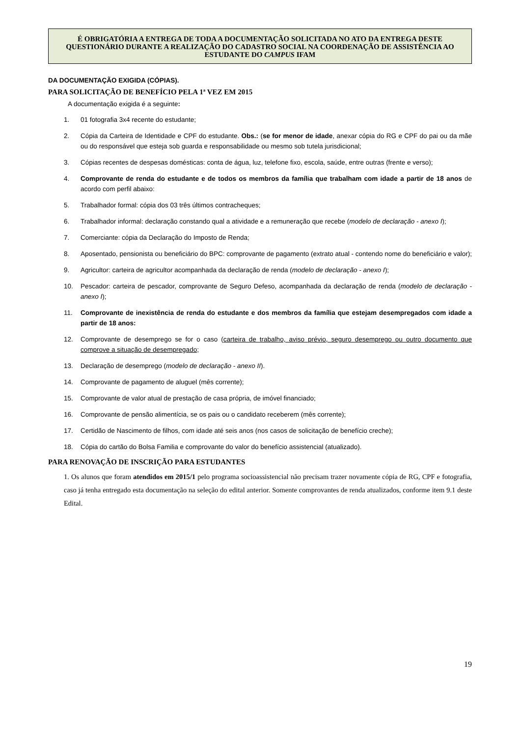É OBRIGATÓRIA A ENTREGA DE TODA A DOCUMENTAÇÃO SOLICITADA NO ATO DA ENTREGA DESTE QUESTIONÁRIO DURANTE A REALIZAÇÃO DO CADASTRO SOCIAL NA COORDENAÇÃO DE ASSISTÊNCIA AO ESTUDANTE DO CAMPUS IFAM
DA DOCUMENTAÇÃO EXIGIDA (CÓPIAS).
PARA SOLICITAÇÃO DE BENEFÍCIO PELA 1ª VEZ EM 2015
A documentação exigida é a seguinte:
1. 01 fotografia 3x4 recente do estudante;
2. Cópia da Carteira de Identidade e CPF do estudante. Obs.: (se for menor de idade, anexar cópia do RG e CPF do pai ou da mãe ou do responsável que esteja sob guarda e responsabilidade ou mesmo sob tutela jurisdicional;
3. Cópias recentes de despesas domésticas: conta de água, luz, telefone fixo, escola, saúde, entre outras (frente e verso);
4. Comprovante de renda do estudante e de todos os membros da família que trabalham com idade a partir de 18 anos de acordo com perfil abaixo:
5. Trabalhador formal: cópia dos 03 três últimos contracheques;
6. Trabalhador informal: declaração constando qual a atividade e a remuneração que recebe (modelo de declaração - anexo I);
7. Comerciante: cópia da Declaração do Imposto de Renda;
8. Aposentado, pensionista ou beneficiário do BPC: comprovante de pagamento (extrato atual - contendo nome do beneficiário e valor);
9. Agricultor: carteira de agricultor acompanhada da declaração de renda (modelo de declaração - anexo I);
10. Pescador: carteira de pescador, comprovante de Seguro Defeso, acompanhada da declaração de renda (modelo de declaração - anexo I);
11. Comprovante de inexistência de renda do estudante e dos membros da família que estejam desempregados com idade a partir de 18 anos:
12. Comprovante de desemprego se for o caso (carteira de trabalho, aviso prévio, seguro desemprego ou outro documento que comprove a situação de desempregado;
13. Declaração de desemprego (modelo de declaração - anexo II).
14. Comprovante de pagamento de aluguel (mês corrente);
15. Comprovante de valor atual de prestação de casa própria, de imóvel financiado;
16. Comprovante de pensão alimentícia, se os pais ou o candidato receberem (mês corrente);
17. Certidão de Nascimento de filhos, com idade até seis anos (nos casos de solicitação de benefício creche);
18. Cópia do cartão do Bolsa Familia e comprovante do valor do benefício assistencial (atualizado).
PARA RENOVAÇÃO DE INSCRIÇÃO PARA ESTUDANTES
1. Os alunos que foram atendidos em 2015/1 pelo programa socioassistencial não precisam trazer novamente cópia de RG, CPF e fotografia, caso já tenha entregado esta documentação na seleção do edital anterior. Somente comprovantes de renda atualizados, conforme item 9.1 deste Edital.
19